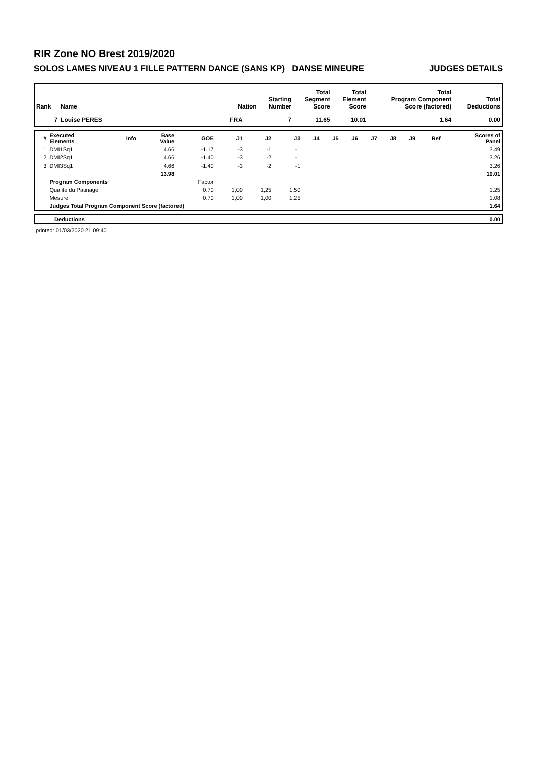RIR Zone NO Brest 2019/2020
SOLOS LAMES NIVEAU 1 FILLE PATTERN DANCE (SANS KP) DANSE MINEURE JUDGES DETAILS
| Rank | Name | Nation | Starting Number | Total Segment Score | Total Element Score | Total Program Component Score (factored) | Total Deductions |
| --- | --- | --- | --- | --- | --- | --- | --- |
| 7 | Louise PERES | FRA | 7 | 11.65 | 10.01 | 1.64 | 0.00 |
| # | Executed Elements | Info | Base Value | GOE | J1 | J2 | J3 | J4 | J5 | J6 | J7 | J8 | J9 | Ref | Scores of Panel |
| --- | --- | --- | --- | --- | --- | --- | --- | --- | --- | --- | --- | --- | --- | --- | --- |
| 1 | DMI1Sq1 | | 4.66 | -1.17 | -3 | -1 | -1 | | | | | | | | 3.49 |
| 2 | DMI2Sq1 | | 4.66 | -1.40 | -3 | -2 | -1 | | | | | | | | 3.26 |
| 3 | DMI3Sq1 | | 4.66 | -1.40 | -3 | -2 | -1 | | | | | | | | 3.26 |
| | | | 13.98 | | | | | | | | | | | | 10.01 |
| | Program Components | | | Factor | | | | | | | | | | | |
| | Qualite du Patinage | | | 0.70 | 1,00 | 1,25 | 1,50 | | | | | | | | 1.25 |
| | Mesure | | | 0.70 | 1,00 | 1,00 | 1,25 | | | | | | | | 1.08 |
| | Judges Total Program Component Score (factored) | | | | | | | | | | | | | | 1.64 |
| | Deductions | 0.00 |
printed: 01/03/2020 21:09:40